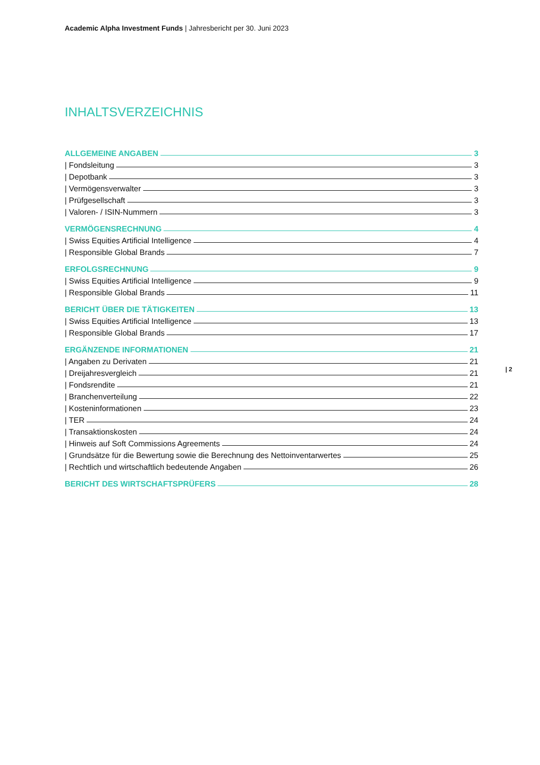Academic Alpha Investment Funds | Jahresbericht per 30. Juni 2023
INHALTSVERZEICHNIS
ALLGEMEINE ANGABEN 3
| Fondsleitung 3
| Depotbank 3
| Vermögensverwalter 3
| Prüfgesellschaft 3
| Valoren- / ISIN-Nummern 3
VERMÖGENSRECHNUNG 4
| Swiss Equities Artificial Intelligence 4
| Responsible Global Brands 7
ERFOLGSRECHNUNG 9
| Swiss Equities Artificial Intelligence 9
| Responsible Global Brands 11
BERICHT ÜBER DIE TÄTIGKEITEN 13
| Swiss Equities Artificial Intelligence 13
| Responsible Global Brands 17
ERGÄNZENDE INFORMATIONEN 21
| Angaben zu Derivaten 21
| Dreijahresvergleich 21
| Fondsrendite 21
| Branchenverteilung 22
| Kosteninformationen 23
| TER 24
| Transaktionskosten 24
| Hinweis auf Soft Commissions Agreements 24
| Grundsätze für die Bewertung sowie die Berechnung des Nettoinventarwertes 25
| Rechtlich und wirtschaftlich bedeutende Angaben 26
BERICHT DES WIRTSCHAFTSPRÜFERS 28
| 2